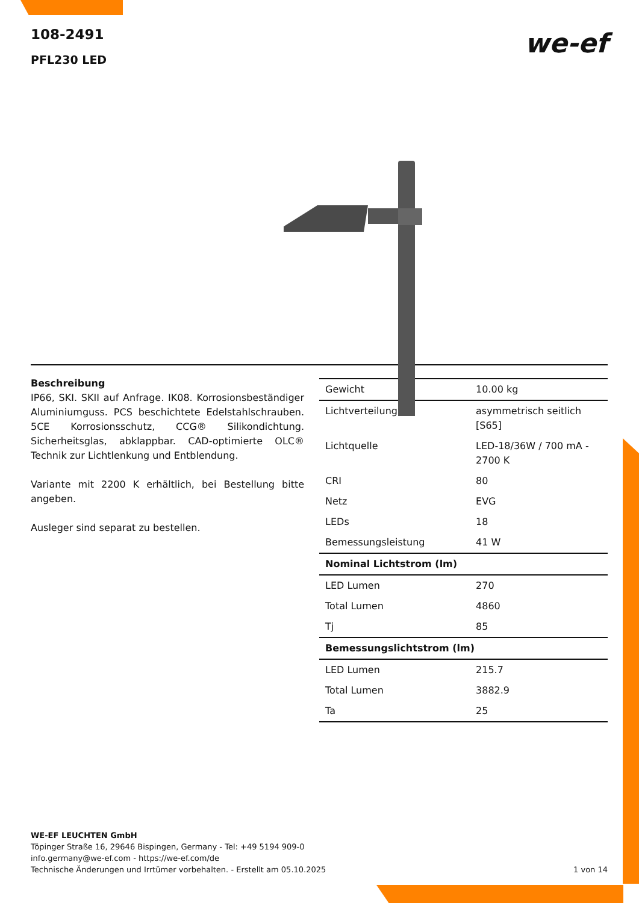108-2491
PFL230 LED
we-ef
Beschreibung
IP66, SKI. SKII auf Anfrage. IK08. Korrosionsbeständiger Aluminiumguss. PCS beschichtete Edelstahlschrauben. 5CE Korrosionsschutz, CCG® Silikondichtung. Sicherheitsglas, abklappbar. CAD-optimierte OLC® Technik zur Lichtlenkung und Entblendung.
Variante mit 2200 K erhältlich, bei Bestellung bitte angeben.
Ausleger sind separat zu bestellen.
| Gewicht | 10.00 kg |
| Lichtverteilung | asymmetrisch seitlich [S65] |
| Lichtquelle | LED-18/36W / 700 mA - 2700 K |
| CRI | 80 |
| Netz | EVG |
| LEDs | 18 |
| Bemessungsleistung | 41 W |
| Nominal Lichtstrom (lm) | |
| LED Lumen | 270 |
| Total Lumen | 4860 |
| Tj | 85 |
| Bemessungslichtstrom (lm) | |
| LED Lumen | 215.7 |
| Total Lumen | 3882.9 |
| Ta | 25 |
WE-EF LEUCHTEN GmbH
Töpinger Straße 16, 29646 Bispingen, Germany - Tel: +49 5194 909-0
info.germany@we-ef.com - https://we-ef.com/de
Technische Änderungen und Irrtümer vorbehalten. - Erstellt am 05.10.2025 1 von 14